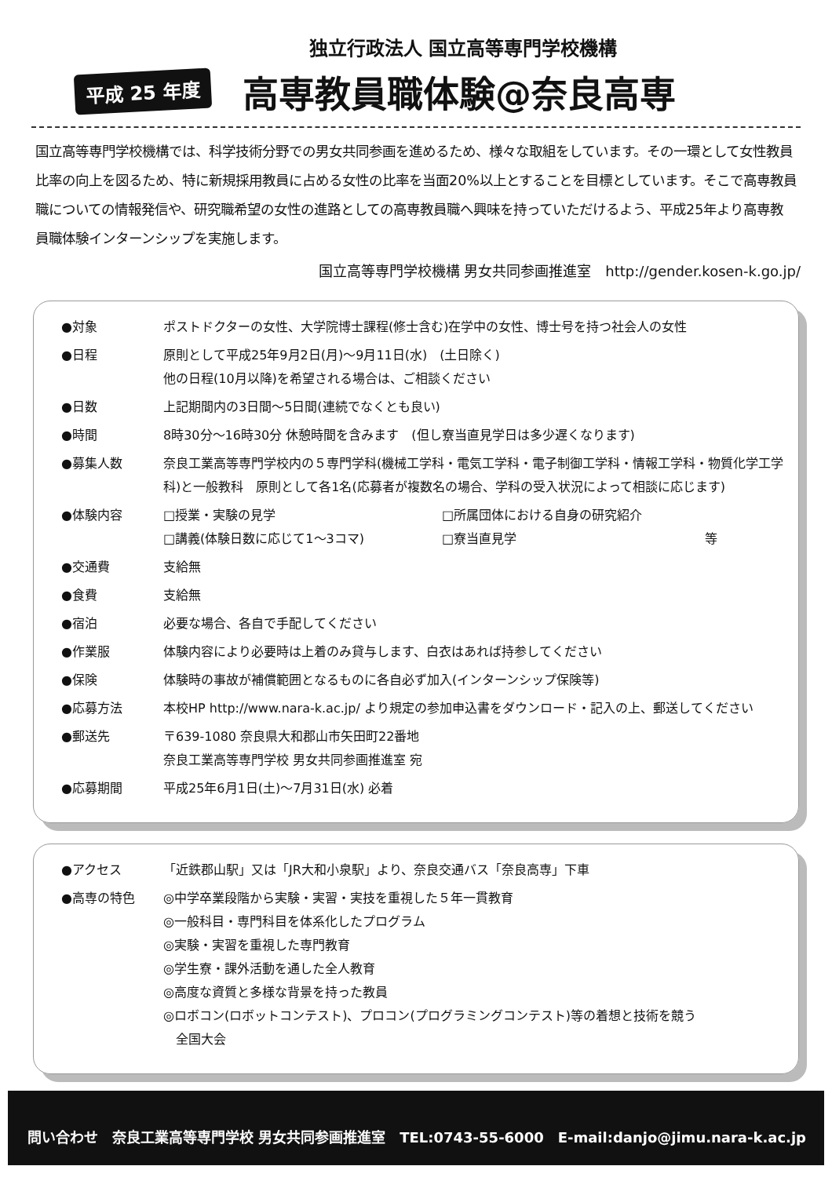独立行政法人 国立高等専門学校機構
平成 25 年度 高専教員職体験@奈良高専
国立高等専門学校機構では、科学技術分野での男女共同参画を進めるため、様々な取組をしています。その一環として女性教員比率の向上を図るため、特に新規採用教員に占める女性の比率を当面20%以上とすることを目標としています。そこで高専教員職についての情報発信や、研究職希望の女性の進路としての高専教員職へ興味を持っていただけるよう、平成25年より高専教員職体験インターンシップを実施します。
国立高等専門学校機構 男女共同参画推進室　http://gender.kosen-k.go.jp/
●対象 ポストドクターの女性、大学院博士課程(修士含む)在学中の女性、博士号を持つ社会人の女性
●日程 原則として平成25年9月2日(月)～9月11日(水)　(土日除く)
他の日程(10月以降)を希望される場合は、ご相談ください
●日数 上記期間内の3日間～5日間(連続でなくとも良い)
●時間 8時30分～16時30分 休憩時間を含みます　(但し寮当直見学日は多少遅くなります)
●募集人数 奈良工業高等専門学校内の５専門学科(機械工学科・電気工学科・電子制御工学科・情報工学科・物質化学工学科)と一般教科　原則として各1名(応募者が複数名の場合、学科の受入状況によって相談に応じます)
●体験内容 □授業・実験の見学 □所属団体における自身の研究紹介
□講義(体験日数に応じて1～3コマ) □寮当直見学 等
●交通費 支給無
●食費 支給無
●宿泊 必要な場合、各自で手配してください
●作業服 体験内容により必要時は上着のみ貸与します、白衣はあれば持参してください
●保険 体験時の事故が補償範囲となるものに各自必ず加入(インターンシップ保険等)
●応募方法 本校HP http://www.nara-k.ac.jp/ より規定の参加申込書をダウンロード・記入の上、郵送してください
●郵送先 〒639-1080 奈良県大和郡山市矢田町22番地
奈良工業高等専門学校 男女共同参画推進室 宛
●応募期間 平成25年6月1日(土)～7月31日(水) 必着
●アクセス 「近鉄郡山駅」又は「JR大和小泉駅」より、奈良交通バス「奈良高専」下車
●高専の特色 ◎中学卒業段階から実験・実習・実技を重視した５年一貫教育
◎一般科目・専門科目を体系化したプログラム
◎実験・実習を重視した専門教育
◎学生寮・課外活動を通した全人教育
◎高度な資質と多様な背景を持った教員
◎ロボコン(ロボットコンテスト)、プロコン(プログラミングコンテスト)等の着想と技術を競う
　全国大会
問い合わせ　奈良工業高等専門学校 男女共同参画推進室　TEL:0743-55-6000　E-mail:danjo@jimu.nara-k.ac.jp